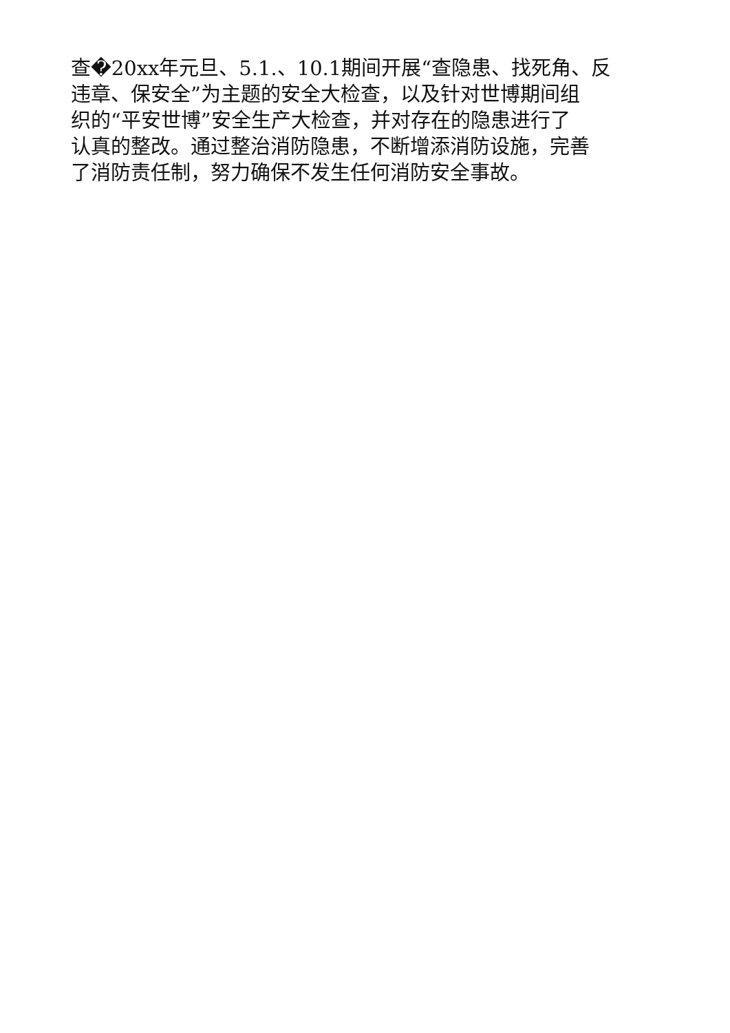查�20xx年元旦、5.1.、10.1期间开展“查隐患、找死角、反
违章、保安全”为主题的安全大检查，以及针对世博期间组
织的“平安世博”安全生产大检查，并对存在的隐患进行了
认真的整改。通过整治消防隐患，不断增添消防设施，完善
了消防责任制，努力确保不发生任何消防安全事故。